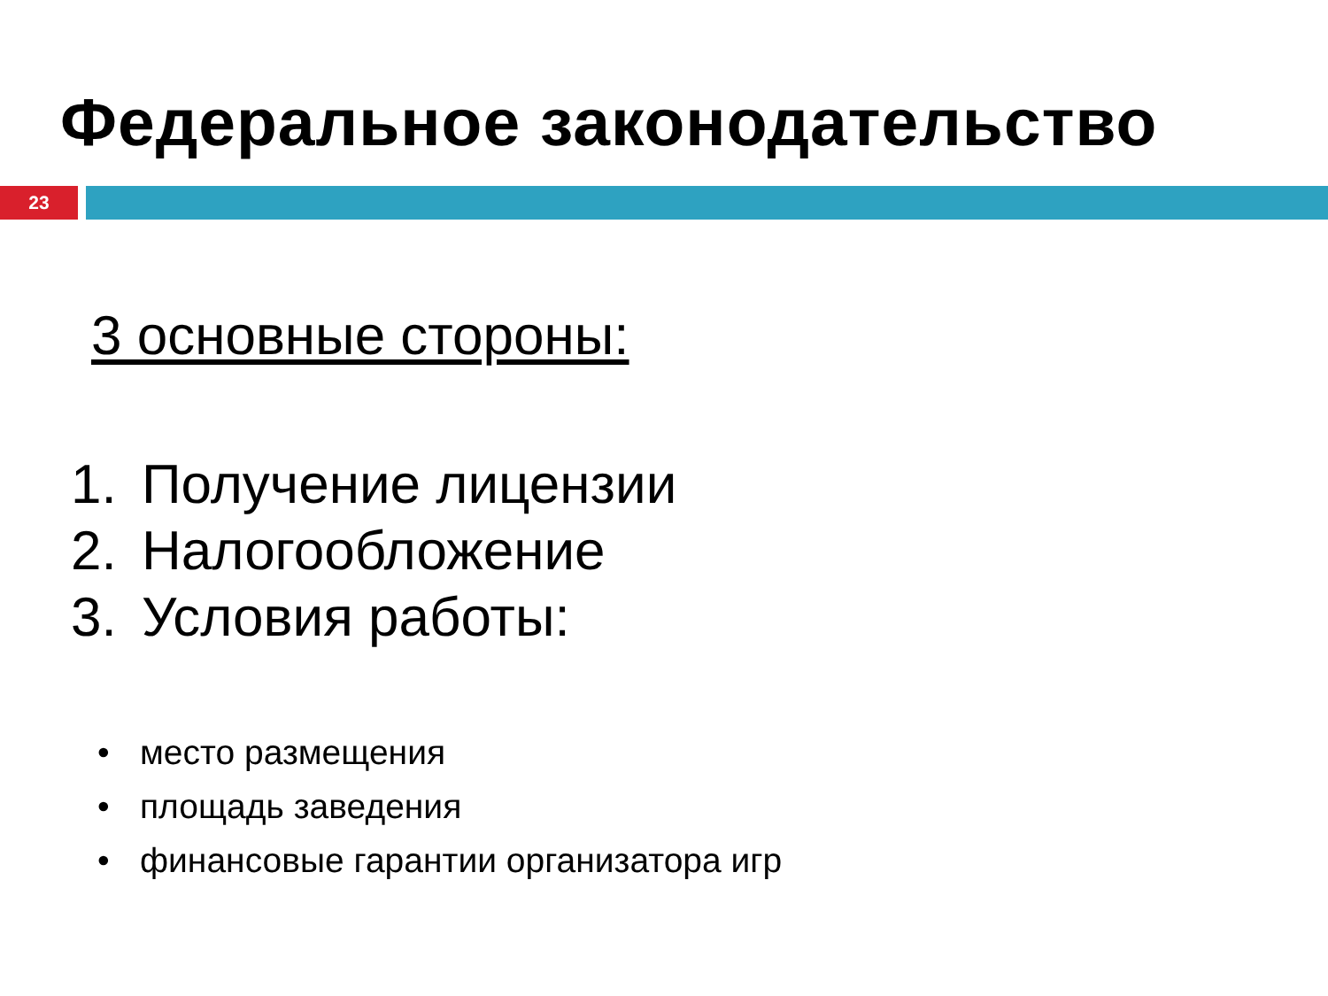Федеральное законодательство
23
3 основные стороны:
1. Получение лицензии
2. Налогообложение
3. Условия работы:
• место размещения
• площадь заведения
• финансовые гарантии организатора игр